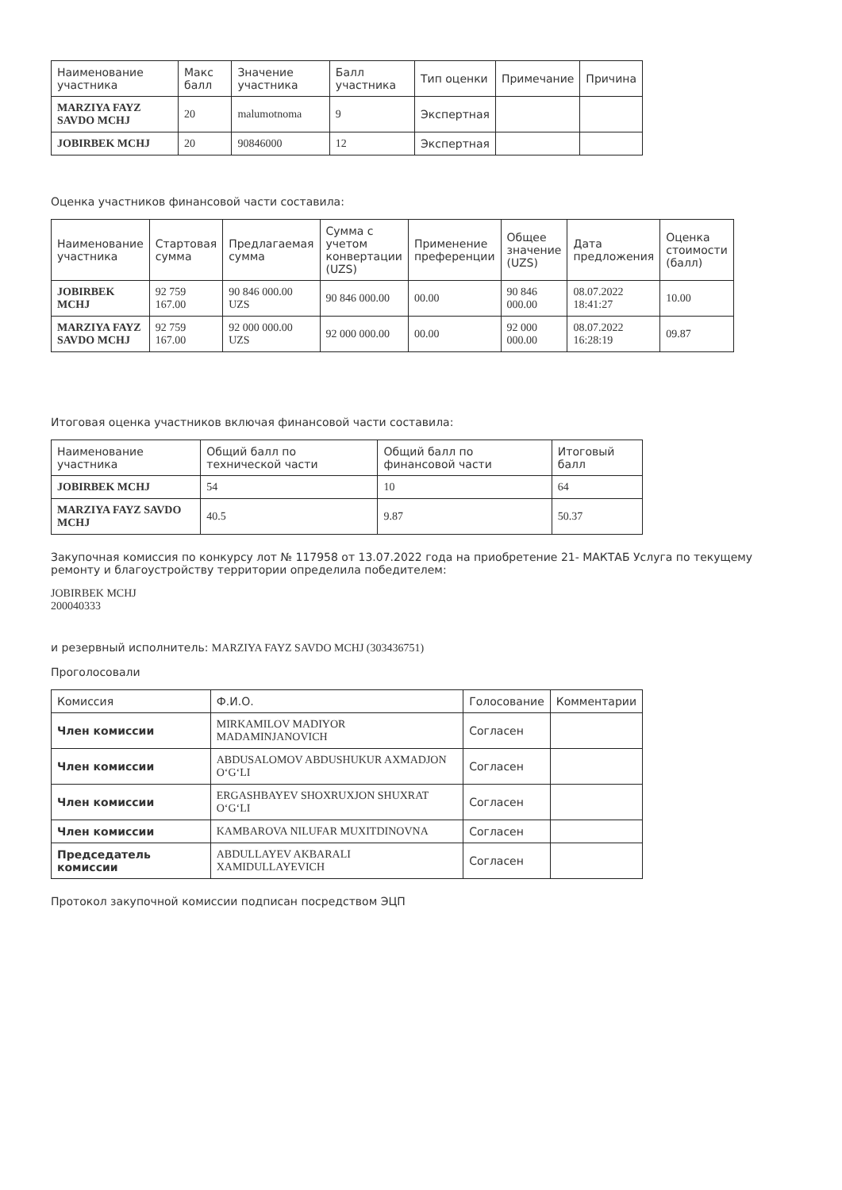| Наименование участника | Макс балл | Значение участника | Балл участника | Тип оценки | Примечание | Причина |
| --- | --- | --- | --- | --- | --- | --- |
| MARZIYA FAYZ SAVDO MCHJ | 20 | malumotnoma | 9 | Экспертная | | |
| JOBIRBEK MCHJ | 20 | 90846000 | 12 | Экспертная | | |
Оценка участников финансовой части составила:
| Наименование участника | Стартовая сумма | Предлагаемая сумма | Сумма с учетом конвертации (UZS) | Применение преференции | Общее значение (UZS) | Дата предложения | Оценка стоимости (балл) |
| --- | --- | --- | --- | --- | --- | --- | --- |
| JOBIRBEK MCHJ | 92 759 167.00 | 90 846 000.00 UZS | 90 846 000.00 | 00.00 | 90 846 000.00 | 08.07.2022 18:41:27 | 10.00 |
| MARZIYA FAYZ SAVDO MCHJ | 92 759 167.00 | 92 000 000.00 UZS | 92 000 000.00 | 00.00 | 92 000 000.00 | 08.07.2022 16:28:19 | 09.87 |
Итоговая оценка участников включая финансовой части составила:
| Наименование участника | Общий балл по технической части | Общий балл по финансовой части | Итоговый балл |
| --- | --- | --- | --- |
| JOBIRBEK MCHJ | 54 | 10 | 64 |
| MARZIYA FAYZ SAVDO MCHJ | 40.5 | 9.87 | 50.37 |
Закупочная комиссия по конкурсу лот № 117958 от 13.07.2022 года на приобретение 21- МАКТАБ Услуга по текущему ремонту и благоустройству территории определила победителем:
JOBIRBEK MCHJ
200040333
и резервный исполнитель: MARZIYA FAYZ SAVDO MCHJ (303436751)
Проголосовали
| Комиссия | Ф.И.О. | Голосование | Комментарии |
| --- | --- | --- | --- |
| Член комиссии | MIRKAMILOV MADIYOR MADAMINJANOVICH | Согласен | |
| Член комиссии | ABDUSALOMOV ABDUSHUKUR AXMADJON O‘G‘LI | Согласен | |
| Член комиссии | ERGASHBAYEV SHOXRUXJON SHUXRAT O‘G‘LI | Согласен | |
| Член комиссии | KAMBAROVA NILUFAR MUXITDINOVNA | Согласен | |
| Председатель комиссии | ABDULLAYEV AKBARALI XAMIDULLAYEVICH | Согласен | |
Протокол закупочной комиссии подписан посредством ЭЦП